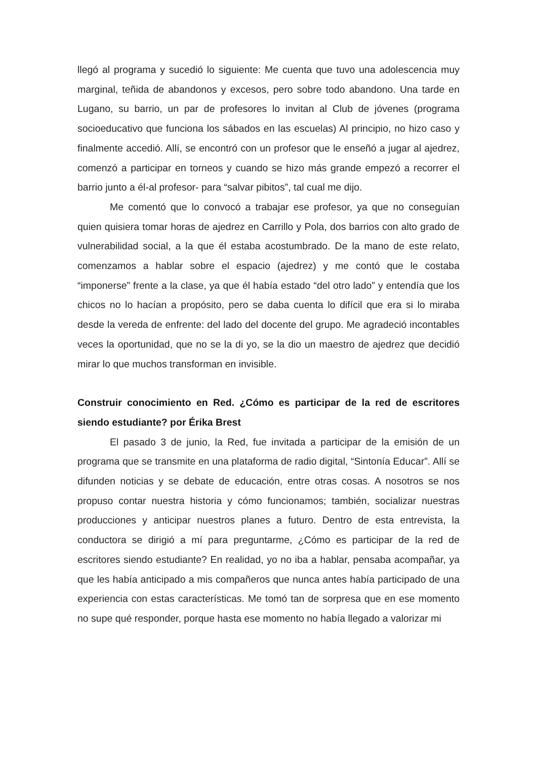llegó al programa y sucedió lo siguiente: Me cuenta que tuvo una adolescencia muy marginal, teñida de abandonos y excesos, pero sobre todo abandono. Una tarde en Lugano, su barrio, un par de profesores lo invitan al Club de jóvenes (programa socioeducativo que funciona los sábados en las escuelas) Al principio, no hizo caso y finalmente accedió. Allí, se encontró con un profesor que le enseñó a jugar al ajedrez, comenzó a participar en torneos y cuando se hizo más grande empezó a recorrer el barrio junto a él-al profesor- para “salvar pibitos”, tal cual me dijo.
Me comentó que lo convocó a trabajar ese profesor, ya que no conseguían quien quisiera tomar horas de ajedrez en Carrillo y Pola, dos barrios con alto grado de vulnerabilidad social, a la que él estaba acostumbrado. De la mano de este relato, comenzamos a hablar sobre el espacio (ajedrez) y me contó que le costaba “imponerse” frente a la clase, ya que él había estado “del otro lado” y entendía que los chicos no lo hacían a propósito, pero se daba cuenta lo difícil que era si lo miraba desde la vereda de enfrente: del lado del docente del grupo. Me agradeció incontables veces la oportunidad, que no se la di yo, se la dio un maestro de ajedrez que decidió mirar lo que muchos transforman en invisible.
Construir conocimiento en Red. ¿Cómo es participar de la red de escritores siendo estudiante? por Érika Brest
El pasado 3 de junio, la Red, fue invitada a participar de la emisión de un programa que se transmite en una plataforma de radio digital, “Sintonía Educar”. Allí se difunden noticias y se debate de educación, entre otras cosas. A nosotros se nos propuso contar nuestra historia y cómo funcionamos; también, socializar nuestras producciones y anticipar nuestros planes a futuro. Dentro de esta entrevista, la conductora se dirigió a mí para preguntarme, ¿Cómo es participar de la red de escritores siendo estudiante? En realidad, yo no iba a hablar, pensaba acompañar, ya que les había anticipado a mis compañeros que nunca antes había participado de una experiencia con estas características. Me tomó tan de sorpresa que en ese momento no supe qué responder, porque hasta ese momento no había llegado a valorizar mi